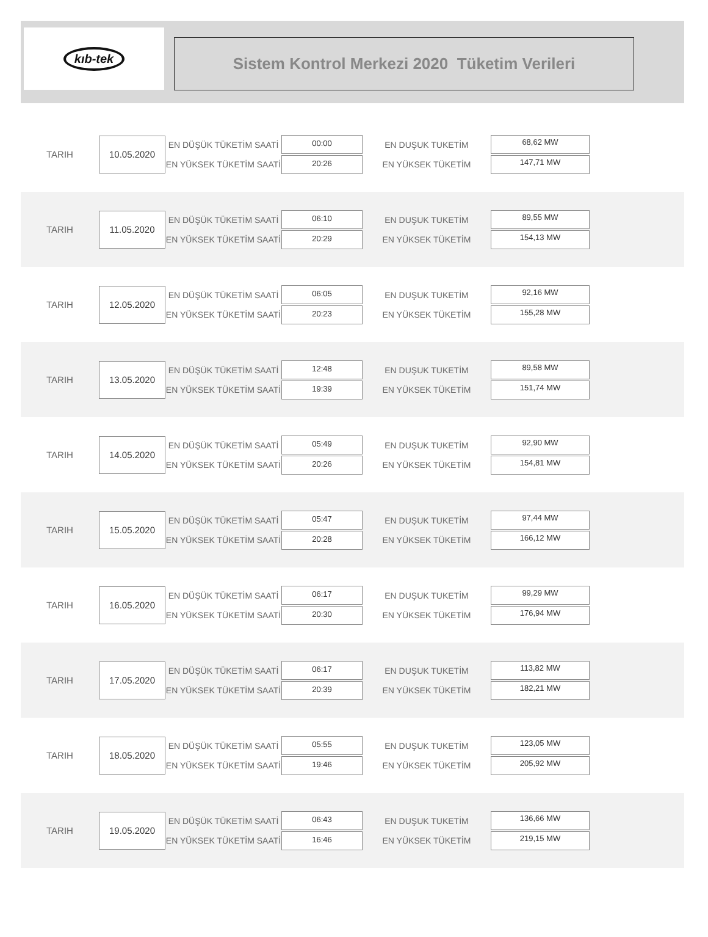kıb-tek
Sistem Kontrol Merkezi 2020 Tüketim Verileri
TARIH
10.05.2020
EN DÜŞÜK TÜKETİM SAATİ
EN YÜKSEK TÜKETİM SAATİ
00:00
20:26
EN DUŞUK TUKETİM
EN YÜKSEK TÜKETİM
68,62 MW
147,71 MW
TARIH
11.05.2020
EN DÜŞÜK TÜKETİM SAATİ
EN YÜKSEK TÜKETİM SAATİ
06:10
20:29
EN DUŞUK TUKETİM
EN YÜKSEK TÜKETİM
89,55 MW
154,13 MW
TARIH
12.05.2020
EN DÜŞÜK TÜKETİM SAATİ
EN YÜKSEK TÜKETİM SAATİ
06:05
20:23
EN DUŞUK TUKETİM
EN YÜKSEK TÜKETİM
92,16 MW
155,28 MW
TARIH
13.05.2020
EN DÜŞÜK TÜKETİM SAATİ
EN YÜKSEK TÜKETİM SAATİ
12:48
19:39
EN DUŞUK TUKETİM
EN YÜKSEK TÜKETİM
89,58 MW
151,74 MW
TARIH
14.05.2020
EN DÜŞÜK TÜKETİM SAATİ
EN YÜKSEK TÜKETİM SAATİ
05:49
20:26
EN DUŞUK TUKETİM
EN YÜKSEK TÜKETİM
92,90 MW
154,81 MW
TARIH
15.05.2020
EN DÜŞÜK TÜKETİM SAATİ
EN YÜKSEK TÜKETİM SAATİ
05:47
20:28
EN DUŞUK TUKETİM
EN YÜKSEK TÜKETİM
97,44 MW
166,12 MW
TARIH
16.05.2020
EN DÜŞÜK TÜKETİM SAATİ
EN YÜKSEK TÜKETİM SAATİ
06:17
20:30
EN DUŞUK TUKETİM
EN YÜKSEK TÜKETİM
99,29 MW
176,94 MW
TARIH
17.05.2020
EN DÜŞÜK TÜKETİM SAATİ
EN YÜKSEK TÜKETİM SAATİ
06:17
20:39
EN DUŞUK TUKETİM
EN YÜKSEK TÜKETİM
113,82 MW
182,21 MW
TARIH
18.05.2020
EN DÜŞÜK TÜKETİM SAATİ
EN YÜKSEK TÜKETİM SAATİ
05:55
19:46
EN DUŞUK TUKETİM
EN YÜKSEK TÜKETİM
123,05 MW
205,92 MW
TARIH
19.05.2020
EN DÜŞÜK TÜKETİM SAATİ
EN YÜKSEK TÜKETİM SAATİ
06:43
16:46
EN DUŞUK TUKETİM
EN YÜKSEK TÜKETİM
136,66 MW
219,15 MW